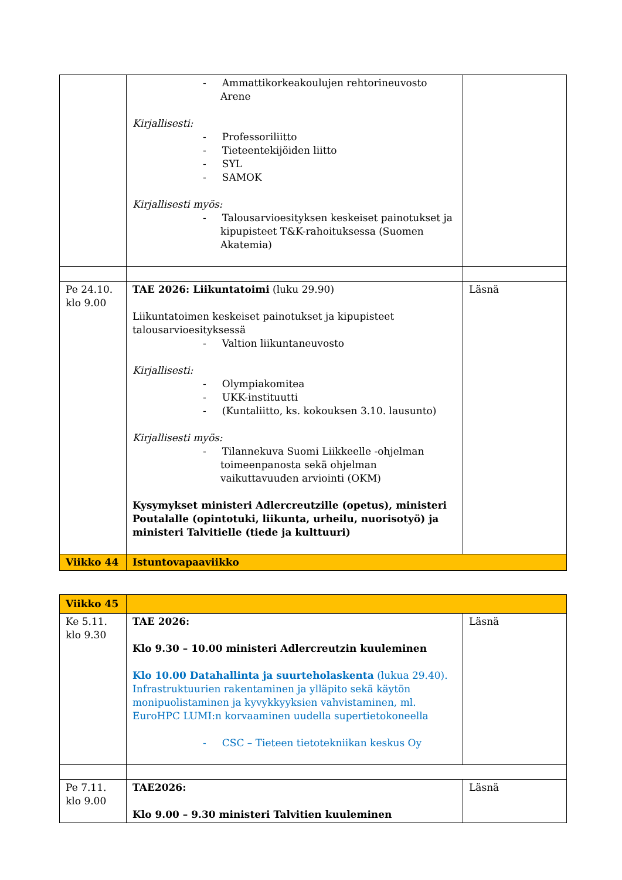| | - Ammattikorkeakoulujen rehtorineuvosto Arene Kirjallisesti: - Professoriliitto - Tieteentekijöiden liitto - SYL - SAMOK Kirjallisesti myös: - Talousarvioesityksen keskeiset painotukset ja kipupisteet T&K-rahoituksessa (Suomen Akatemia) | |
| Pe 24.10. klo 9.00 | TAE 2026: Liikuntatoimi (luku 29.90) Liikuntatoimen keskeiset painotukset ja kipupisteet talousarvioesityksessä - Valtion liikuntaneuvosto Kirjallisesti: - Olympiakomitea - UKK-instituutti - (Kuntaliitto, ks. kokouksen 3.10. lausunto) Kirjallisesti myös: - Tilannekuva Suomi Liikkeelle -ohjelman toimeenpanosta sekä ohjelman vaikuttavuuden arviointi (OKM) Kysymykset ministeri Adlercreutzille (opetus), ministeri Poutalalle (opintotuki, liikunta, urheilu, nuorisotyö) ja ministeri Talvitielle (tiede ja kulttuuri) | Läsnä |
| Viikko 44 | Istuntovapaaviikko | |
| Viikko 45 | | |
| Ke 5.11. klo 9.30 | TAE 2026: Klo 9.30 – 10.00 ministeri Adlercreutzin kuuleminen Klo 10.00 Datahallinta ja suurteholaskenta (lukua 29.40). Infrastruktuurien rakentaminen ja ylläpito sekä käytön monipuolistaminen ja kyvykkyyksien vahvistaminen, ml. EuroHPC LUMI:n korvaaminen uudella supertietokoneella - CSC – Tieteen tietotekniikan keskus Oy | Läsnä |
| Pe 7.11. klo 9.00 | TAE2026: Klo 9.00 – 9.30 ministeri Talvitien kuuleminen | Läsnä |